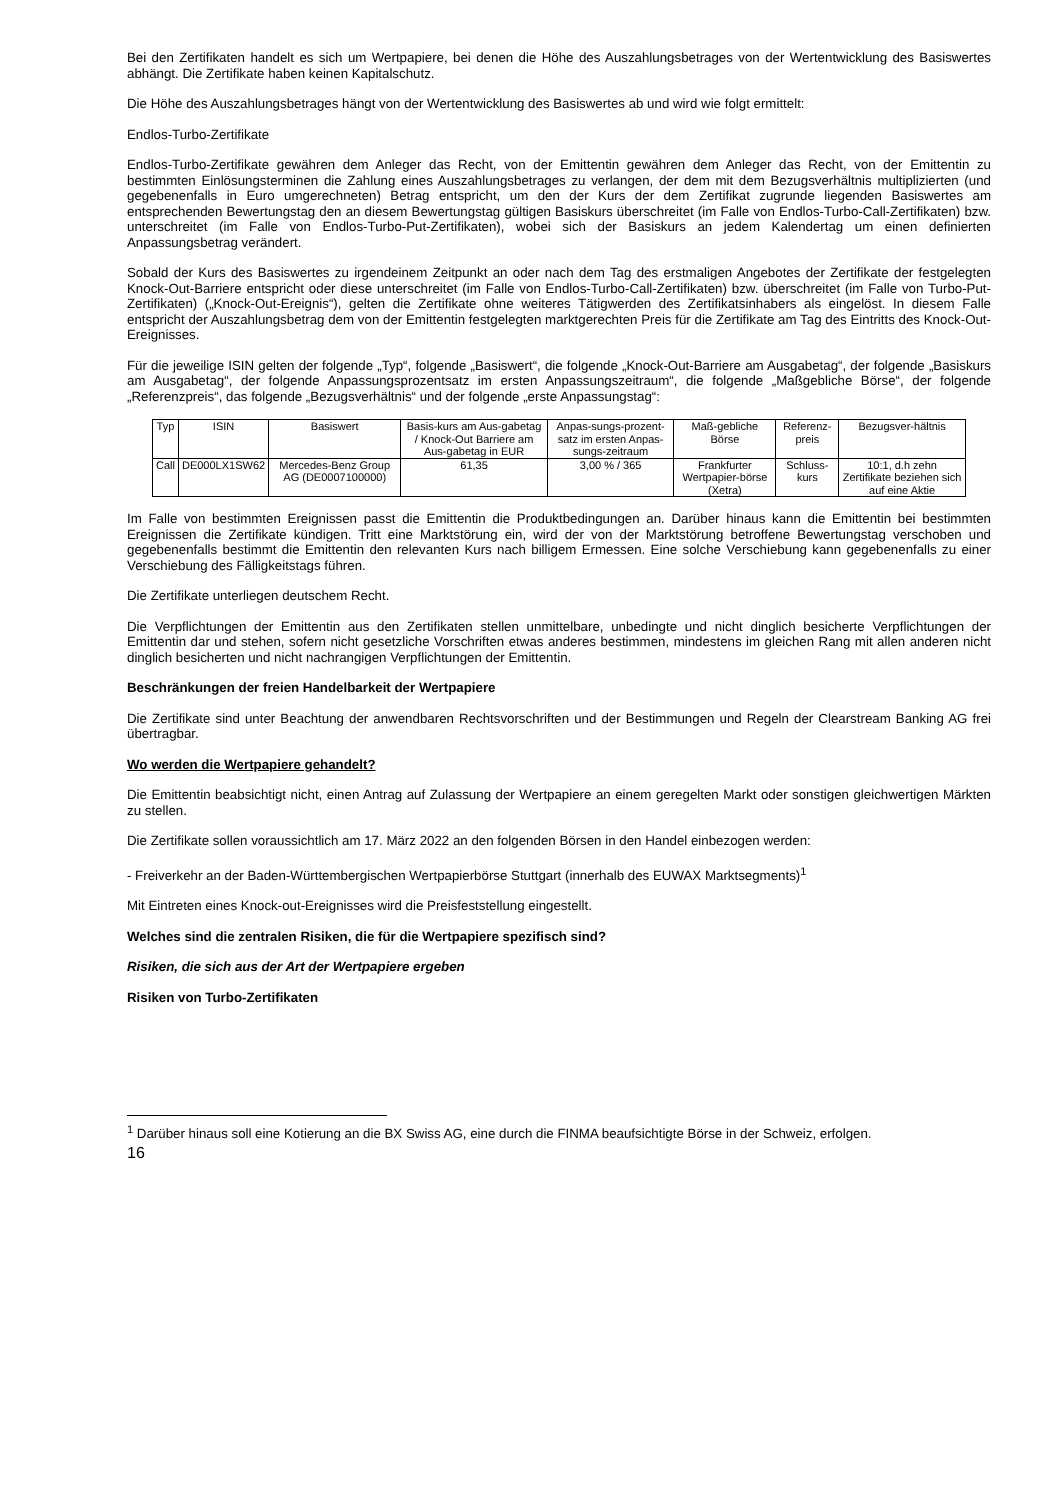Bei den Zertifikaten handelt es sich um Wertpapiere, bei denen die Höhe des Auszahlungsbetrages von der Wertentwicklung des Basiswertes abhängt. Die Zertifikate haben keinen Kapitalschutz.
Die Höhe des Auszahlungsbetrages hängt von der Wertentwicklung des Basiswertes ab und wird wie folgt ermittelt:
Endlos-Turbo-Zertifikate
Endlos-Turbo-Zertifikate gewähren dem Anleger das Recht, von der Emittentin gewähren dem Anleger das Recht, von der Emittentin zu bestimmten Einlösungsterminen die Zahlung eines Auszahlungsbetrages zu verlangen, der dem mit dem Bezugsverhältnis multiplizierten (und gegebenenfalls in Euro umgerechneten) Betrag entspricht, um den der Kurs der dem Zertifikat zugrunde liegenden Basiswertes am entsprechenden Bewertungstag den an diesem Bewertungstag gültigen Basiskurs überschreitet (im Falle von Endlos-Turbo-Call-Zertifikaten) bzw. unterschreitet (im Falle von Endlos-Turbo-Put-Zertifikaten), wobei sich der Basiskurs an jedem Kalendertag um einen definierten Anpassungsbetrag verändert.
Sobald der Kurs des Basiswertes zu irgendeinem Zeitpunkt an oder nach dem Tag des erstmaligen Angebotes der Zertifikate der festgelegten Knock-Out-Barriere entspricht oder diese unterschreitet (im Falle von Endlos-Turbo-Call-Zertifikaten) bzw. überschreitet (im Falle von Turbo-Put-Zertifikaten) („Knock-Out-Ereignis“), gelten die Zertifikate ohne weiteres Tätigwerden des Zertifikatsinhabers als eingelöst. In diesem Falle entspricht der Auszahlungsbetrag dem von der Emittentin festgelegten marktgerechten Preis für die Zertifikate am Tag des Eintritts des Knock-Out-Ereignisses.
Für die jeweilige ISIN gelten der folgende „Typ“, folgende „Basiswert“, die folgende „Knock-Out-Barriere am Ausgabetag“, der folgende „Basiskurs am Ausgabetag“, der folgende Anpassungsprozentsatz im ersten Anpassungszeitraum“, die folgende „Maßgebliche Börse“, der folgende „Referenzpreis“, das folgende „Bezugsverhältnis“ und der folgende „erste Anpassungstag“:
| Typ | ISIN | Basiswert | Basis-kurs am Aus-gabetag / Knock-Out Barriere am Aus-gabetag in EUR | Anpas-sungs-prozent-satz im ersten Anpas-sungs-zeitraum | Maß-gebliche Börse | Referenz-preis | Bezugsver-hältnis |
| --- | --- | --- | --- | --- | --- | --- | --- |
| Call | DE000LX1SW62 | Mercedes-Benz Group AG (DE0007100000) | 61,35 | 3,00 % / 365 | Frankfurter Wertpapier-börse (Xetra) | Schluss-kurs | 10:1, d.h zehn Zertifikate beziehen sich auf eine Aktie |
Im Falle von bestimmten Ereignissen passt die Emittentin die Produktbedingungen an. Darüber hinaus kann die Emittentin bei bestimmten Ereignissen die Zertifikate kündigen. Tritt eine Marktstörung ein, wird der von der Marktstörung betroffene Bewertungstag verschoben und gegebenenfalls bestimmt die Emittentin den relevanten Kurs nach billigem Ermessen. Eine solche Verschiebung kann gegebenenfalls zu einer Verschiebung des Fälligkeitstags führen.
Die Zertifikate unterliegen deutschem Recht.
Die Verpflichtungen der Emittentin aus den Zertifikaten stellen unmittelbare, unbedingte und nicht dinglich besicherte Verpflichtungen der Emittentin dar und stehen, sofern nicht gesetzliche Vorschriften etwas anderes bestimmen, mindestens im gleichen Rang mit allen anderen nicht dinglich besicherten und nicht nachrangigen Verpflichtungen der Emittentin.
Beschränkungen der freien Handelbarkeit der Wertpapiere
Die Zertifikate sind unter Beachtung der anwendbaren Rechtsvorschriften und der Bestimmungen und Regeln der Clearstream Banking AG frei übertragbar.
Wo werden die Wertpapiere gehandelt?
Die Emittentin beabsichtigt nicht, einen Antrag auf Zulassung der Wertpapiere an einem geregelten Markt oder sonstigen gleichwertigen Märkten zu stellen.
Die Zertifikate sollen voraussichtlich am 17. März 2022 an den folgenden Börsen in den Handel einbezogen werden:
- Freiverkehr an der Baden-Württembergischen Wertpapierbörse Stuttgart (innerhalb des EUWAX Marktsegments)<sup>1</sup>
Mit Eintreten eines Knock-out-Ereignisses wird die Preisfeststellung eingestellt.
Welches sind die zentralen Risiken, die für die Wertpapiere spezifisch sind?
Risiken, die sich aus der Art der Wertpapiere ergeben
Risiken von Turbo-Zertifikaten
<sup>1</sup> Darüber hinaus soll eine Kotierung an die BX Swiss AG, eine durch die FINMA beaufsichtigte Börse in der Schweiz, erfolgen.
16